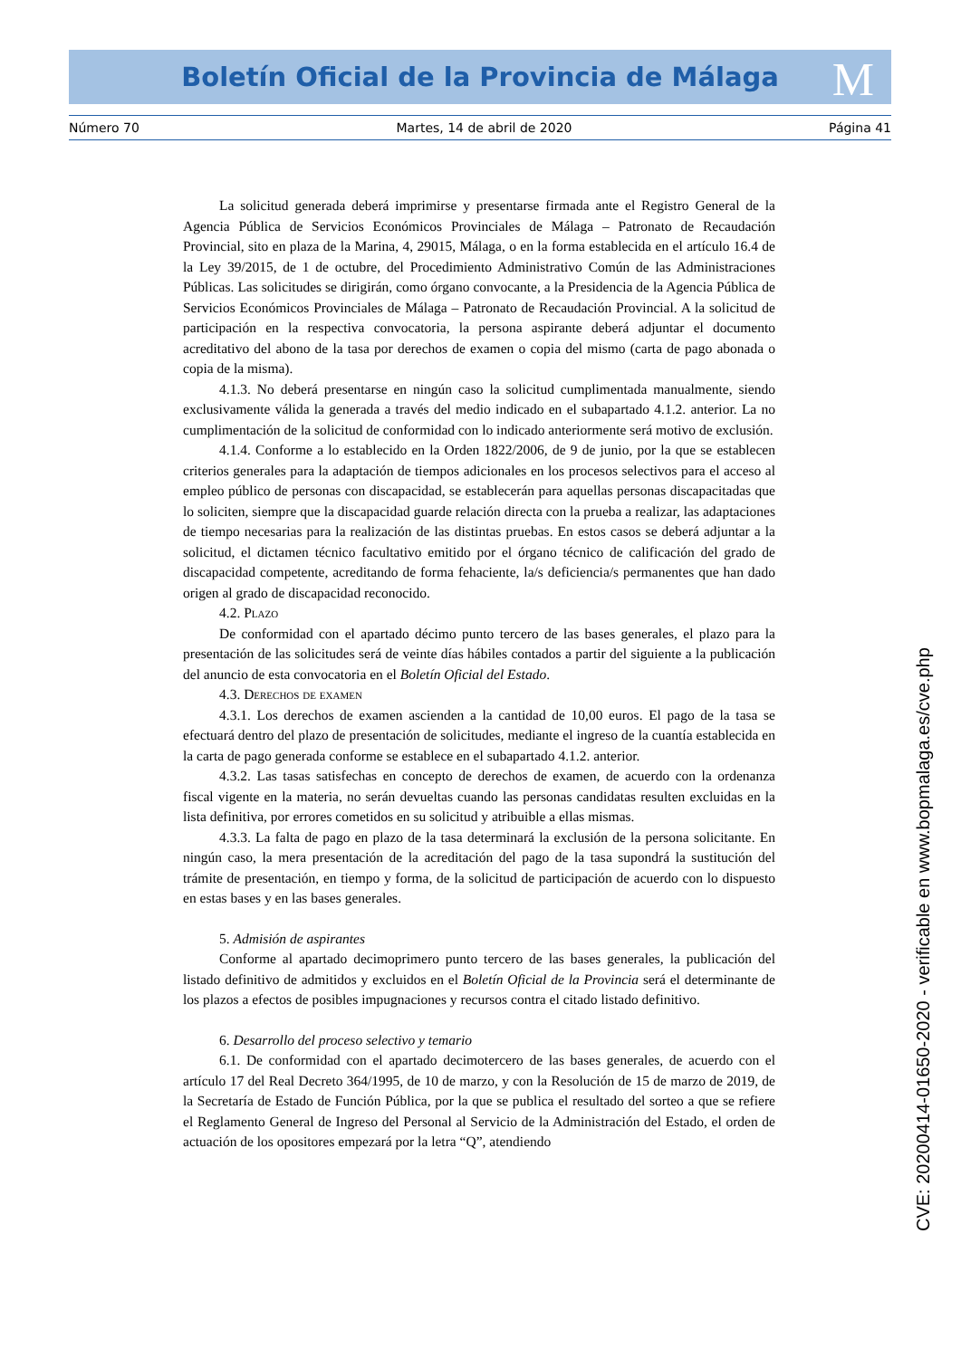Boletín Oficial de la Provincia de Málaga M
Número 70 Martes, 14 de abril de 2020 Página 41
La solicitud generada deberá imprimirse y presentarse firmada ante el Registro General de la Agencia Pública de Servicios Económicos Provinciales de Málaga – Patronato de Recaudación Provincial, sito en plaza de la Marina, 4, 29015, Málaga, o en la forma establecida en el artículo 16.4 de la Ley 39/2015, de 1 de octubre, del Procedimiento Administrativo Común de las Administraciones Públicas. Las solicitudes se dirigirán, como órgano convocante, a la Presidencia de la Agencia Pública de Servicios Económicos Provinciales de Málaga – Patronato de Recaudación Provincial. A la solicitud de participación en la respectiva convocatoria, la persona aspirante deberá adjuntar el documento acreditativo del abono de la tasa por derechos de examen o copia del mismo (carta de pago abonada o copia de la misma).
4.1.3. No deberá presentarse en ningún caso la solicitud cumplimentada manualmente, siendo exclusivamente válida la generada a través del medio indicado en el subapartado 4.1.2. anterior. La no cumplimentación de la solicitud de conformidad con lo indicado anteriormente será motivo de exclusión.
4.1.4. Conforme a lo establecido en la Orden 1822/2006, de 9 de junio, por la que se establecen criterios generales para la adaptación de tiempos adicionales en los procesos selectivos para el acceso al empleo público de personas con discapacidad, se establecerán para aquellas personas discapacitadas que lo soliciten, siempre que la discapacidad guarde relación directa con la prueba a realizar, las adaptaciones de tiempo necesarias para la realización de las distintas pruebas. En estos casos se deberá adjuntar a la solicitud, el dictamen técnico facultativo emitido por el órgano técnico de calificación del grado de discapacidad competente, acreditando de forma fehaciente, la/s deficiencia/s permanentes que han dado origen al grado de discapacidad reconocido.
4.2. Plazo
De conformidad con el apartado décimo punto tercero de las bases generales, el plazo para la presentación de las solicitudes será de veinte días hábiles contados a partir del siguiente a la publicación del anuncio de esta convocatoria en el Boletín Oficial del Estado.
4.3. Derechos de examen
4.3.1. Los derechos de examen ascienden a la cantidad de 10,00 euros. El pago de la tasa se efectuará dentro del plazo de presentación de solicitudes, mediante el ingreso de la cuantía establecida en la carta de pago generada conforme se establece en el subapartado 4.1.2. anterior.
4.3.2. Las tasas satisfechas en concepto de derechos de examen, de acuerdo con la ordenanza fiscal vigente en la materia, no serán devueltas cuando las personas candidatas resulten excluidas en la lista definitiva, por errores cometidos en su solicitud y atribuible a ellas mismas.
4.3.3. La falta de pago en plazo de la tasa determinará la exclusión de la persona solicitante. En ningún caso, la mera presentación de la acreditación del pago de la tasa supondrá la sustitución del trámite de presentación, en tiempo y forma, de la solicitud de participación de acuerdo con lo dispuesto en estas bases y en las bases generales.
5. Admisión de aspirantes
Conforme al apartado decimoprimero punto tercero de las bases generales, la publicación del listado definitivo de admitidos y excluidos en el Boletín Oficial de la Provincia será el determinante de los plazos a efectos de posibles impugnaciones y recursos contra el citado listado definitivo.
6. Desarrollo del proceso selectivo y temario
6.1. De conformidad con el apartado decimotercero de las bases generales, de acuerdo con el artículo 17 del Real Decreto 364/1995, de 10 de marzo, y con la Resolución de 15 de marzo de 2019, de la Secretaría de Estado de Función Pública, por la que se publica el resultado del sorteo a que se refiere el Reglamento General de Ingreso del Personal al Servicio de la Administración del Estado, el orden de actuación de los opositores empezará por la letra “Q”, atendiendo
CVE: 20200414-01650-2020 - verificable en www.bopmalaga.es/cve.php